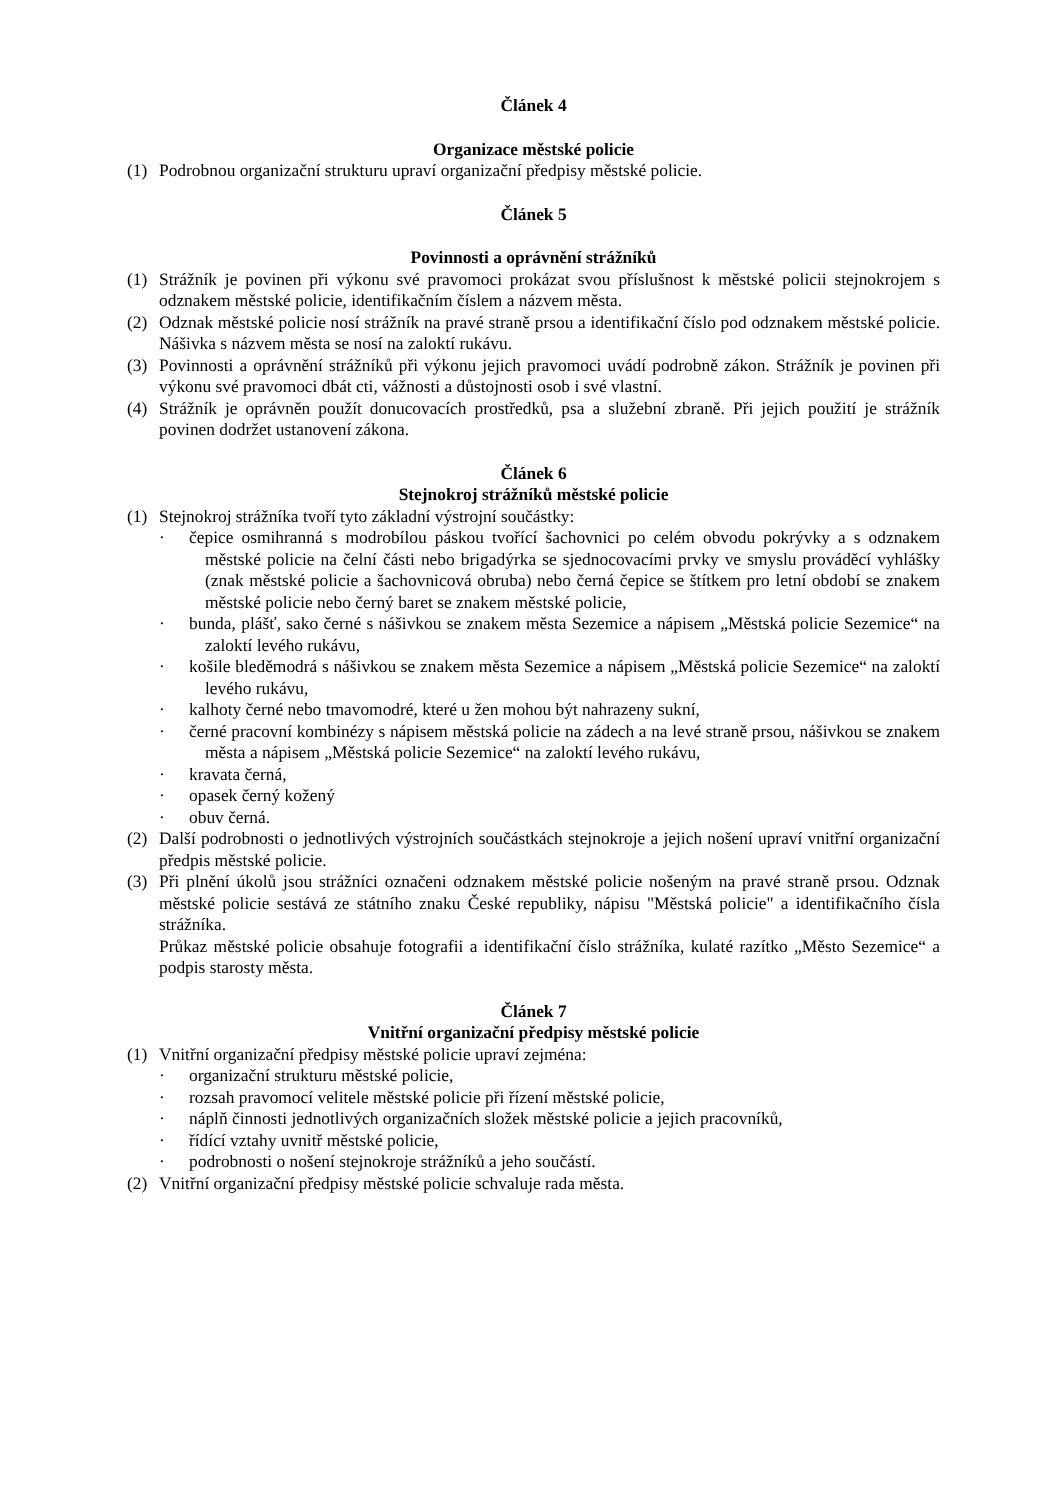Článek 4
Organizace městské policie
(1) Podrobnou organizační strukturu upraví organizační předpisy městské policie.
Článek 5
Povinnosti a oprávnění strážníků
(1) Strážník je povinen při výkonu své pravomoci prokázat svou příslušnost k městské policii stejnokrojem s odznakem městské policie, identifikačním číslem a názvem města.
(2) Odznak městské policie nosí strážník na pravé straně prsou a identifikační číslo pod odznakem městské policie. Nášivka s názvem města se nosí na zaloktí rukávu.
(3) Povinnosti a oprávnění strážníků při výkonu jejich pravomoci uvádí podrobně zákon. Strážník je povinen při výkonu své pravomoci dbát cti, vážnosti a důstojnosti osob i své vlastní.
(4) Strážník je oprávněn použít donucovacích prostředků, psa a služební zbraně. Při jejich použití je strážník povinen dodržet ustanovení zákona.
Článek 6
Stejnokroj strážníků městské policie
(1) Stejnokroj strážníka tvoří tyto základní výstrojní součástky:
· čepice osmihranná s modrobílou páskou tvořící šachovnici po celém obvodu pokrývky a s odznakem městské policie na čelní části nebo brigadýrka se sjednocovacími prvky ve smyslu prováděcí vyhlášky (znak městské policie a šachovnicová obruba) nebo černá čepice se štítkem pro letní období se znakem městské policie nebo černý baret se znakem městské policie,
· bunda, plášť, sako černé s nášivkou se znakem města Sezemice a nápisem „Městská policie Sezemice“ na zaloktí levého rukávu,
· košile bleděmodrá s nášivkou se znakem města Sezemice a nápisem „Městská policie Sezemice“ na zaloktí levého rukávu,
· kalhoty černé nebo tmavomodré, které u žen mohou být nahrazeny sukní,
· černé pracovní kombinézy s nápisem městská policie na zádech a na levé straně prsou, nášivkou se znakem města a nápisem „Městská policie Sezemice“ na zaloktí levého rukávu,
· kravata černá,
· opasek černý kožený
· obuv černá.
(2) Další podrobnosti o jednotlivých výstrojních součástkách stejnokroje a jejich nošení upraví vnitřní organizační předpis městské policie.
(3) Při plnění úkolů jsou strážníci označeni odznakem městské policie nošeným na pravé straně prsou. Odznak městské policie sestává ze státního znaku České republiky, nápisu "Městská policie" a identifikačního čísla strážníka.
Průkaz městské policie obsahuje fotografii a identifikační číslo strážníka, kulaté razítko „Město Sezemice“ a podpis starosty města.
Článek 7
Vnitřní organizační předpisy městské policie
(1) Vnitřní organizační předpisy městské policie upraví zejména:
· organizační strukturu městské policie,
· rozsah pravomocí velitele městské policie při řízení městské policie,
· náplň činnosti jednotlivých organizačních složek městské policie a jejich pracovníků,
· řídící vztahy uvnitř městské policie,
· podrobnosti o nošení stejnokroje strážníků a jeho součástí.
(2) Vnitřní organizační předpisy městské policie schvaluje rada města.